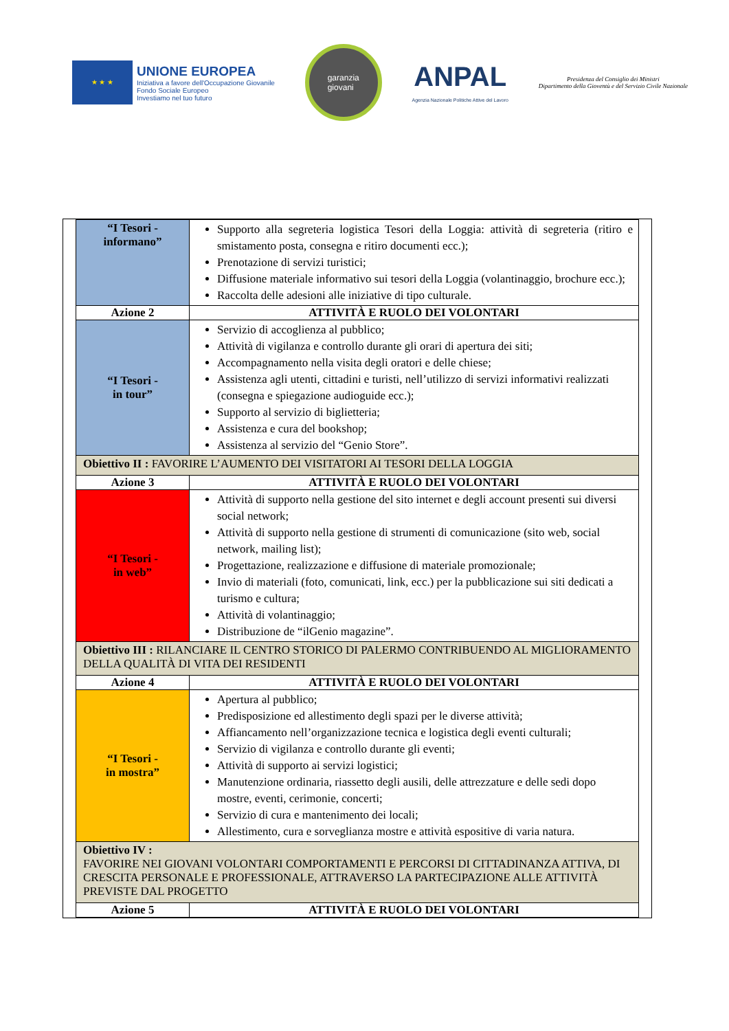★ ★ ★
UNIONE EUROPEA
Iniziativa a favore dell'Occupazione Giovanile
Fondo Sociale Europeo
Investiamo nel tuo futuro
garanzia
giovani
ANPAL
Agenzia Nazionale Politiche Attive del Lavoro
Presidenza del Consiglio dei Ministri
Dipartimento della Gioventù e del Servizio Civile Nazionale
| “I Tesori - informano” | Supporto alla segreteria logistica Tesori della Loggia: attività di segreteria (ritiro e smistamento posta, consegna e ritiro documenti ecc.); Prenotazione di servizi turistici; Diffusione materiale informativo sui tesori della Loggia (volantinaggio, brochure ecc.); Raccolta delle adesioni alle iniziative di tipo culturale. |
| Azione 2 | ATTIVITÀ E RUOLO DEI VOLONTARI |
| “I Tesori - in tour” | Servizio di accoglienza al pubblico; Attività di vigilanza e controllo durante gli orari di apertura dei siti; Accompagnamento nella visita degli oratori e delle chiese; Assistenza agli utenti, cittadini e turisti, nell’utilizzo di servizi informativi realizzati (consegna e spiegazione audioguide ecc.); Supporto al servizio di biglietteria; Assistenza e cura del bookshop; Assistenza al servizio del “Genio Store”. |
| Obiettivo II : FAVORIRE L’AUMENTO DEI VISITATORI AI TESORI DELLA LOGGIA | |
| Azione 3 | ATTIVITÀ E RUOLO DEI VOLONTARI |
| “I Tesori - in web” | Attività di supporto nella gestione del sito internet e degli account presenti sui diversi social network; Attività di supporto nella gestione di strumenti di comunicazione (sito web, social network, mailing list); Progettazione, realizzazione e diffusione di materiale promozionale; Invio di materiali (foto, comunicati, link, ecc.) per la pubblicazione sui siti dedicati a turismo e cultura; Attività di volantinaggio; Distribuzione de “ilGenio magazine”. |
| Obiettivo III : RILANCIARE IL CENTRO STORICO DI PALERMO CONTRIBUENDO AL MIGLIORAMENTO DELLA QUALITÀ DI VITA DEI RESIDENTI | |
| Azione 4 | ATTIVITÀ E RUOLO DEI VOLONTARI |
| “I Tesori - in mostra” | Apertura al pubblico; Predisposizione ed allestimento degli spazi per le diverse attività; Affiancamento nell’organizzazione tecnica e logistica degli eventi culturali; Servizio di vigilanza e controllo durante gli eventi; Attività di supporto ai servizi logistici; Manutenzione ordinaria, riassetto degli ausili, delle attrezzature e delle sedi dopo mostre, eventi, cerimonie, concerti; Servizio di cura e mantenimento dei locali; Allestimento, cura e sorveglianza mostre e attività espositive di varia natura. |
| Obiettivo IV : FAVORIRE NEI GIOVANI VOLONTARI COMPORTAMENTI E PERCORSI DI CITTADINANZA ATTIVA, DI CRESCITA PERSONALE E PROFESSIONALE, ATTRAVERSO LA PARTECIPAZIONE ALLE ATTIVITÀ PREVISTE DAL PROGETTO | |
| Azione 5 | ATTIVITÀ E RUOLO DEI VOLONTARI |